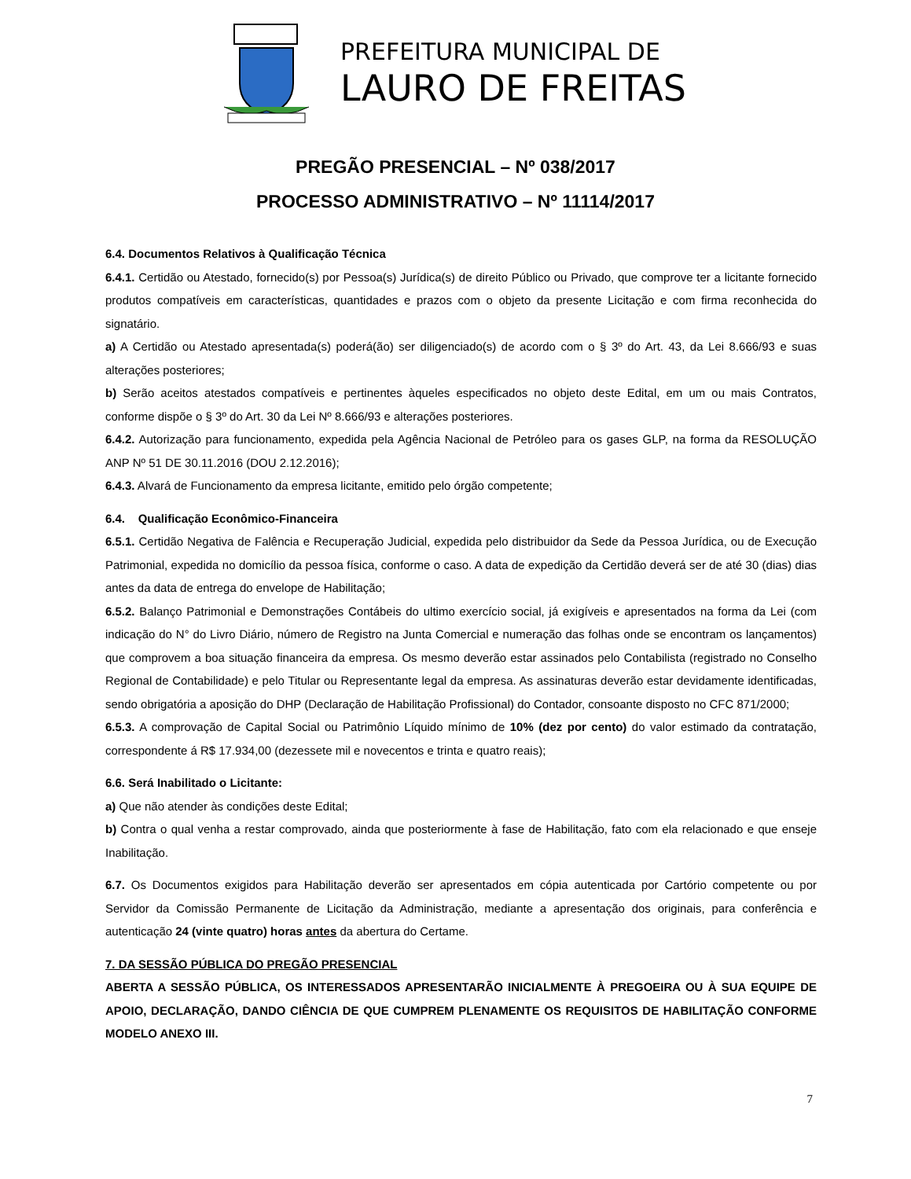PREFEITURA MUNICIPAL DE
LAURO DE FREITAS
PREGÃO PRESENCIAL – Nº 038/2017
PROCESSO ADMINISTRATIVO – Nº 11114/2017
6.4. Documentos Relativos à Qualificação Técnica
6.4.1. Certidão ou Atestado, fornecido(s) por Pessoa(s) Jurídica(s) de direito Público ou Privado, que comprove ter a licitante fornecido produtos compatíveis em características, quantidades e prazos com o objeto da presente Licitação e com firma reconhecida do signatário.
a) A Certidão ou Atestado apresentada(s) poderá(ão) ser diligenciado(s) de acordo com o § 3º do Art. 43, da Lei 8.666/93 e suas alterações posteriores;
b) Serão aceitos atestados compatíveis e pertinentes àqueles especificados no objeto deste Edital, em um ou mais Contratos, conforme dispõe o § 3º do Art. 30 da Lei Nº 8.666/93 e alterações posteriores.
6.4.2. Autorização para funcionamento, expedida pela Agência Nacional de Petróleo para os gases GLP, na forma da RESOLUÇÃO ANP Nº 51 DE 30.11.2016 (DOU 2.12.2016);
6.4.3. Alvará de Funcionamento da empresa licitante, emitido pelo órgão competente;
6.4. Qualificação Econômico-Financeira
6.5.1. Certidão Negativa de Falência e Recuperação Judicial, expedida pelo distribuidor da Sede da Pessoa Jurídica, ou de Execução Patrimonial, expedida no domicílio da pessoa física, conforme o caso. A data de expedição da Certidão deverá ser de até 30 (dias) dias antes da data de entrega do envelope de Habilitação;
6.5.2. Balanço Patrimonial e Demonstrações Contábeis do ultimo exercício social, já exigíveis e apresentados na forma da Lei (com indicação do N° do Livro Diário, número de Registro na Junta Comercial e numeração das folhas onde se encontram os lançamentos) que comprovem a boa situação financeira da empresa. Os mesmo deverão estar assinados pelo Contabilista (registrado no Conselho Regional de Contabilidade) e pelo Titular ou Representante legal da empresa. As assinaturas deverão estar devidamente identificadas, sendo obrigatória a aposição do DHP (Declaração de Habilitação Profissional) do Contador, consoante disposto no CFC 871/2000;
6.5.3. A comprovação de Capital Social ou Patrimônio Líquido mínimo de 10% (dez por cento) do valor estimado da contratação, correspondente á R$ 17.934,00 (dezessete mil e novecentos e trinta e quatro reais);
6.6. Será Inabilitado o Licitante:
a) Que não atender às condições deste Edital;
b) Contra o qual venha a restar comprovado, ainda que posteriormente à fase de Habilitação, fato com ela relacionado e que enseje Inabilitação.
6.7. Os Documentos exigidos para Habilitação deverão ser apresentados em cópia autenticada por Cartório competente ou por Servidor da Comissão Permanente de Licitação da Administração, mediante a apresentação dos originais, para conferência e autenticação 24 (vinte quatro) horas antes da abertura do Certame.
7. DA SESSÃO PÚBLICA DO PREGÃO PRESENCIAL
ABERTA A SESSÃO PÚBLICA, OS INTERESSADOS APRESENTARÃO INICIALMENTE À PREGOEIRA OU À SUA EQUIPE DE APOIO, DECLARAÇÃO, DANDO CIÊNCIA DE QUE CUMPREM PLENAMENTE OS REQUISITOS DE HABILITAÇÃO CONFORME MODELO ANEXO III.
7